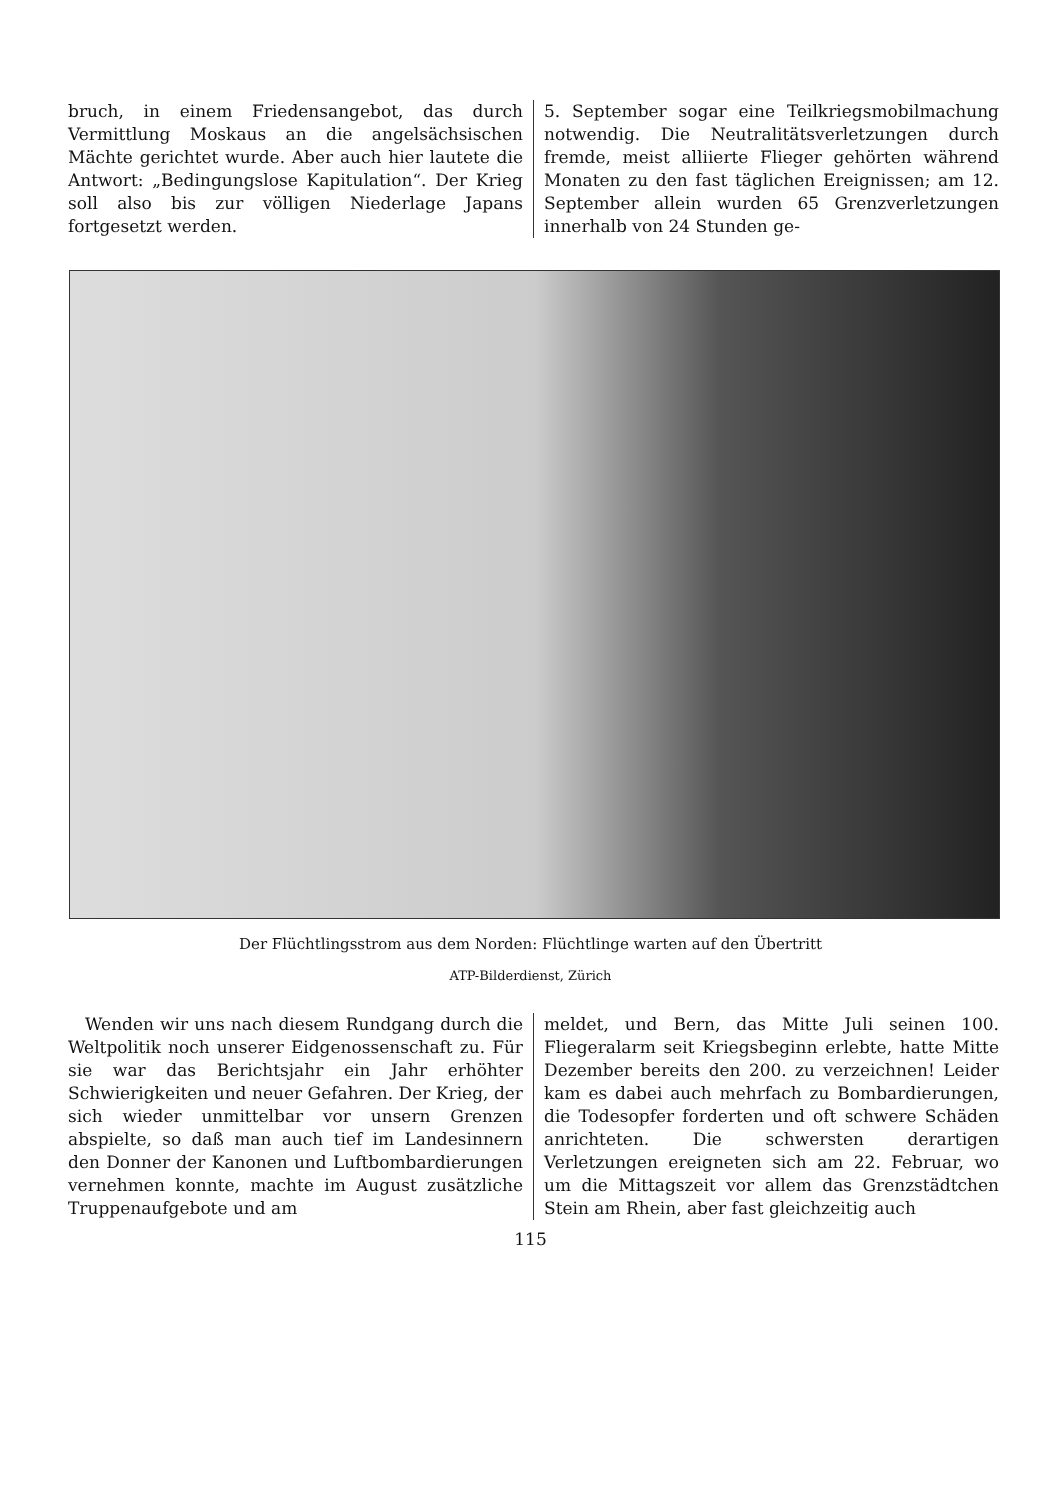bruch, in einem Friedensangebot, das durch Vermittlung Moskaus an die angelsächsischen Mächte gerichtet wurde. Aber auch hier lautete die Antwort: „Bedingungslose Kapitulation“. Der Krieg soll also bis zur völligen Niederlage Japans fortgesetzt werden.
5. September sogar eine Teilkriegsmobilmachung notwendig. Die Neutralitätsverletzungen durch fremde, meist alliierte Flieger gehörten während Monaten zu den fast täglichen Ereignissen; am 12. September allein wurden 65 Grenzverletzungen innerhalb von 24 Stunden ge-
Der Flüchtlingsstrom aus dem Norden: Flüchtlinge warten auf den Übertritt
ATP-Bilderdienst, Zürich
 Wenden wir uns nach diesem Rundgang durch die Weltpolitik noch unserer Eidgenossenschaft zu. Für sie war das Berichtsjahr ein Jahr erhöhter Schwierigkeiten und neuer Gefahren. Der Krieg, der sich wieder unmittelbar vor unsern Grenzen abspielte, so daß man auch tief im Landesinnern den Donner der Kanonen und Luftbombardierungen vernehmen konnte, machte im August zusätzliche Truppenaufgebote und am
meldet, und Bern, das Mitte Juli seinen 100. Fliegeralarm seit Kriegsbeginn erlebte, hatte Mitte Dezember bereits den 200. zu verzeichnen! Leider kam es dabei auch mehrfach zu Bombardierungen, die Todesopfer forderten und oft schwere Schäden anrichteten. Die schwersten derartigen Verletzungen ereigneten sich am 22. Februar, wo um die Mittagszeit vor allem das Grenzstädtchen Stein am Rhein, aber fast gleichzeitig auch
115